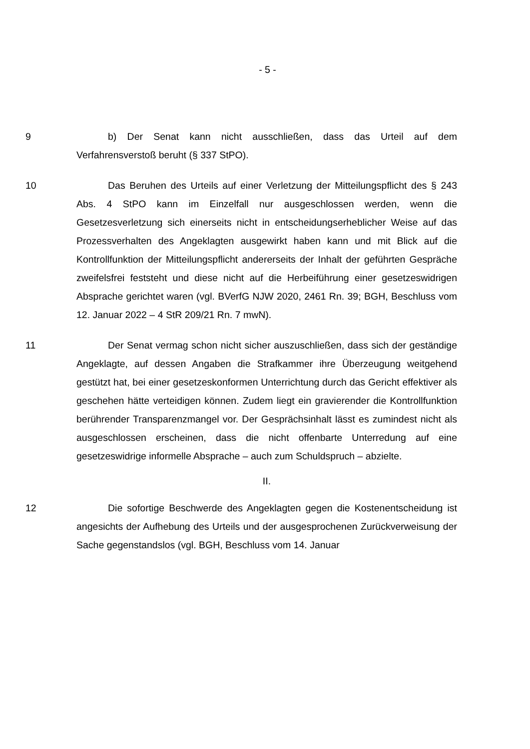- 5 -
9 b) Der Senat kann nicht ausschließen, dass das Urteil auf dem Verfahrensverstoß beruht (§ 337 StPO).
10 Das Beruhen des Urteils auf einer Verletzung der Mitteilungspflicht des § 243 Abs. 4 StPO kann im Einzelfall nur ausgeschlossen werden, wenn die Gesetzesverletzung sich einerseits nicht in entscheidungserheblicher Weise auf das Prozessverhalten des Angeklagten ausgewirkt haben kann und mit Blick auf die Kontrollfunktion der Mitteilungspflicht andererseits der Inhalt der geführten Gespräche zweifelsfrei feststeht und diese nicht auf die Herbeiführung einer gesetzeswidrigen Absprache gerichtet waren (vgl. BVerfG NJW 2020, 2461 Rn. 39; BGH, Beschluss vom 12. Januar 2022 – 4 StR 209/21 Rn. 7 mwN).
11 Der Senat vermag schon nicht sicher auszuschließen, dass sich der geständige Angeklagte, auf dessen Angaben die Strafkammer ihre Überzeugung weitgehend gestützt hat, bei einer gesetzeskonformen Unterrichtung durch das Gericht effektiver als geschehen hätte verteidigen können. Zudem liegt ein gravierender die Kontrollfunktion berührender Transparenzmangel vor. Der Gesprächsinhalt lässt es zumindest nicht als ausgeschlossen erscheinen, dass die nicht offenbarte Unterredung auf eine gesetzeswidrige informelle Absprache – auch zum Schuldspruch – abzielte.
II.
12 Die sofortige Beschwerde des Angeklagten gegen die Kostenentscheidung ist angesichts der Aufhebung des Urteils und der ausgesprochenen Zurückverweisung der Sache gegenstandslos (vgl. BGH, Beschluss vom 14. Januar